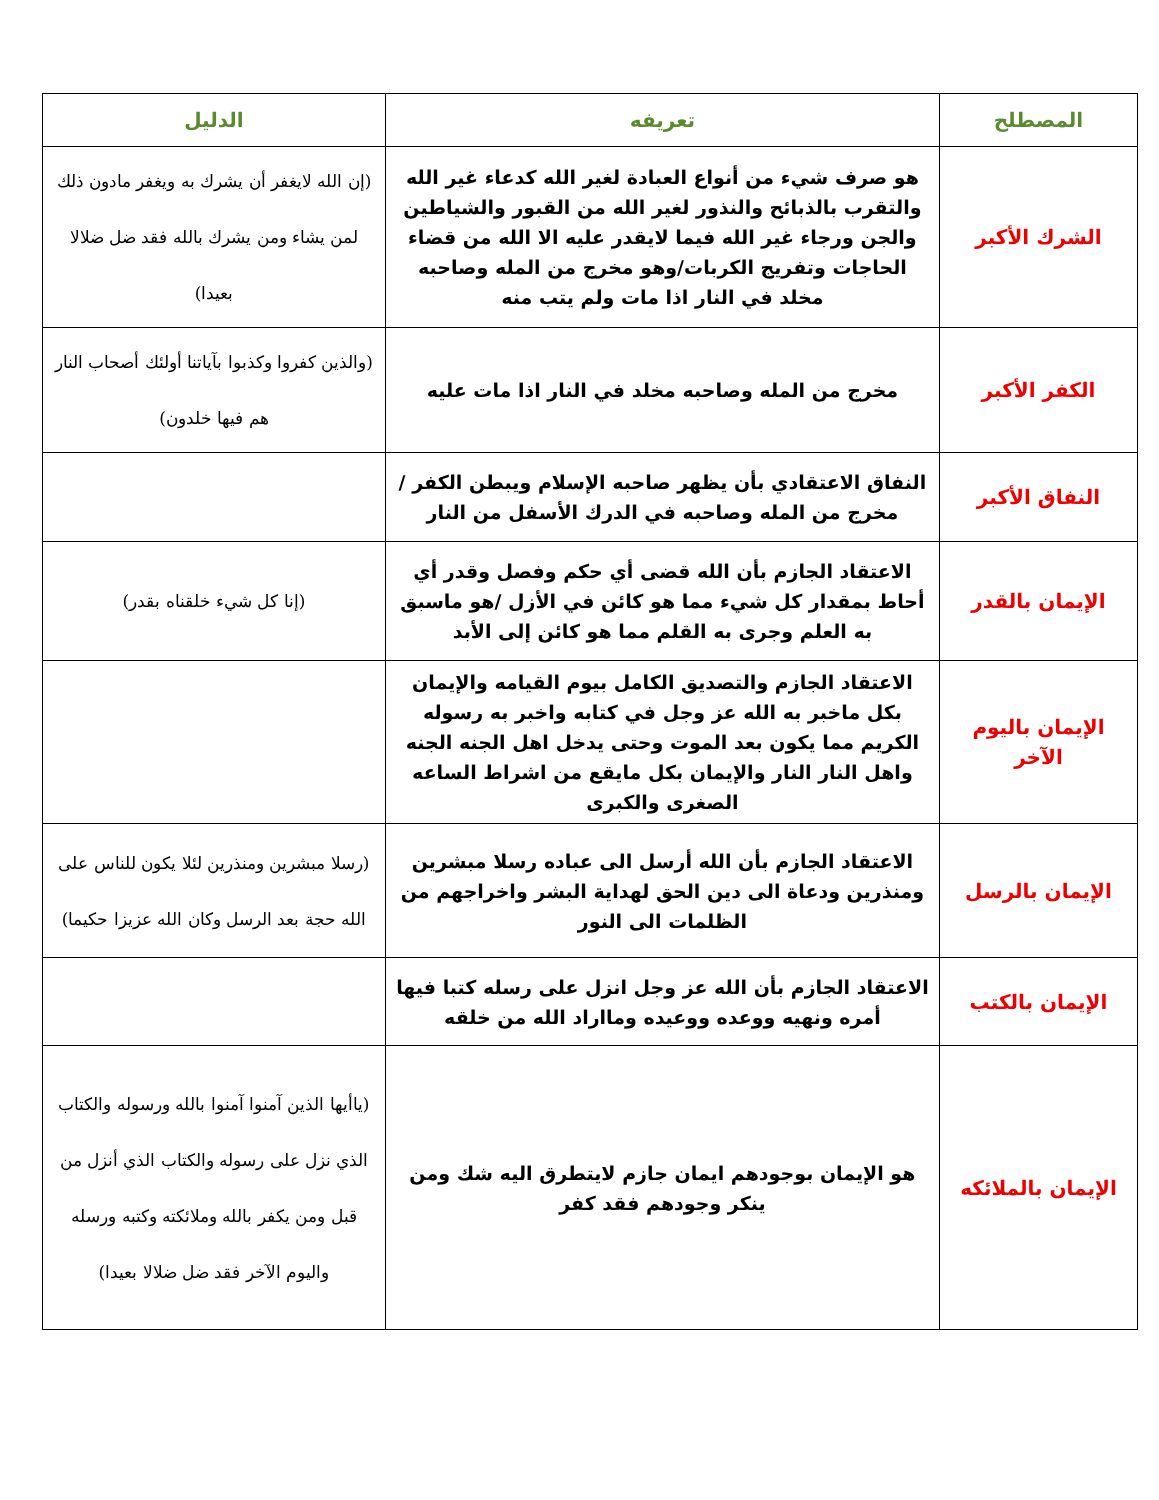| المصطلح | تعريفه | الدليل |
| --- | --- | --- |
| الشرك الأكبر | هو صرف شيء من أنواع العبادة لغير الله كدعاء غير الله والتقرب بالذبائح والنذور لغير الله من القبور والشياطين والجن ورجاء غير الله فيما لايقدر عليه الا الله من قضاء الحاجات وتفريج الكربات/وهو مخرج من المله وصاحبه مخلد في النار اذا مات ولم يتب منه | (إن الله لايغفر أن يشرك به ويغفر مادون ذلك لمن يشاء ومن يشرك بالله فقد ضل ضلالا بعيدا) |
| الكفر الأكبر | مخرج من المله وصاحبه مخلد في النار اذا مات عليه | (والذين كفروا وكذبوا بآياتنا أولئك أصحاب النار هم فيها خلدون) |
| النفاق الأكبر | النفاق الاعتقادي بأن يظهر صاحبه الإسلام ويبطن الكفر /مخرج من المله وصاحبه في الدرك الأسفل من النار | |
| الإيمان بالقدر | الاعتقاد الجازم بأن الله قضى أي حكم وفصل وقدر أي أحاط بمقدار كل شيء مما هو كائن في الأزل /هو ماسبق به العلم وجرى به القلم مما هو كائن إلى الأبد | (إنا كل شيء خلقناه بقدر) |
| الإيمان باليوم الآخر | الاعتقاد الجازم والتصديق الكامل بيوم القيامه والإيمان بكل ماخبر به الله عز وجل في كتابه واخبر به رسوله الكريم مما يكون بعد الموت وحتى يدخل اهل الجنه الجنه واهل النار النار والإيمان بكل مايقع من اشراط الساعه الصغرى والكبرى | |
| الإيمان بالرسل | الاعتقاد الجازم بأن الله أرسل الى عباده رسلا مبشرين ومنذرين ودعاة الى دين الحق لهداية البشر واخراجهم من الظلمات الى النور | (رسلا مبشرين ومنذرين لئلا يكون للناس على الله حجة بعد الرسل وكان الله عزيزا حكيما) |
| الإيمان بالكتب | الاعتقاد الجازم بأن الله عز وجل انزل على رسله كتبا فيها أمره ونهيه ووعده ووعيده ومااراد الله من خلقه | |
| الإيمان بالملائكه | هو الإيمان بوجودهم ايمان جازم لايتطرق اليه شك ومن ينكر وجودهم فقد كفر | (ياأيها الذين آمنوا آمنوا بالله ورسوله والكتاب الذي نزل على رسوله والكتاب الذي أنزل من قبل ومن يكفر بالله وملائكته وكتبه ورسله واليوم الآخر فقد ضل ضلالا بعيدا) |